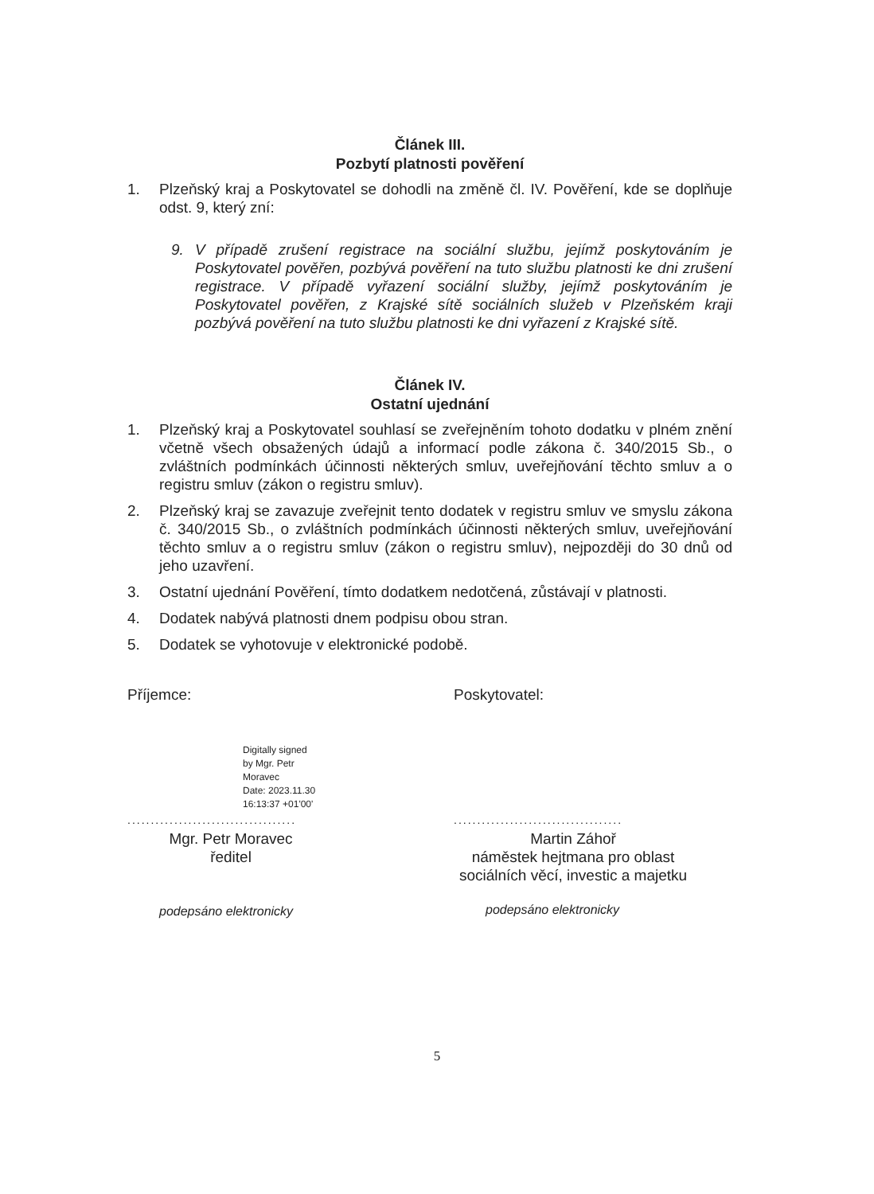Článek III.
Pozbytí platnosti pověření
1. Plzeňský kraj a Poskytovatel se dohodli na změně čl. IV. Pověření, kde se doplňuje odst. 9, který zní:
9. V případě zrušení registrace na sociální službu, jejímž poskytováním je Poskytovatel pověřen, pozbývá pověření na tuto službu platnosti ke dni zrušení registrace. V případě vyřazení sociální služby, jejímž poskytováním je Poskytovatel pověřen, z Krajské sítě sociálních služeb v Plzeňském kraji pozbývá pověření na tuto službu platnosti ke dni vyřazení z Krajské sítě.
Článek IV.
Ostatní ujednání
1. Plzeňský kraj a Poskytovatel souhlasí se zveřejněním tohoto dodatku v plném znění včetně všech obsažených údajů a informací podle zákona č. 340/2015 Sb., o zvláštních podmínkách účinnosti některých smluv, uveřejňování těchto smluv a o registru smluv (zákon o registru smluv).
2. Plzeňský kraj se zavazuje zveřejnit tento dodatek v registru smluv ve smyslu zákona č. 340/2015 Sb., o zvláštních podmínkách účinnosti některých smluv, uveřejňování těchto smluv a o registru smluv (zákon o registru smluv), nejpozději do 30 dnů od jeho uzavření.
3. Ostatní ujednání Pověření, tímto dodatkem nedotčená, zůstávají v platnosti.
4. Dodatek nabývá platnosti dnem podpisu obou stran.
5. Dodatek se vyhotovuje v elektronické podobě.
Příjemce:
Digitally signed
by Mgr. Petr
Moravec
Date: 2023.11.30
16:13:37 +01'00'
....................................
Mgr. Petr Moravec
ředitel
podepsáno elektronicky
Poskytovatel:
....................................
Martin Záhoř
náměstek hejtmana pro oblast
sociálních věcí, investic a majetku
podepsáno elektronicky
5